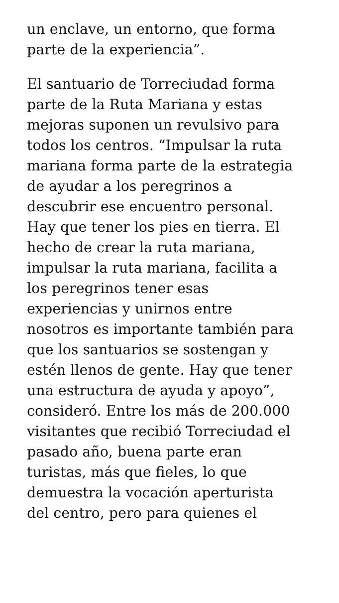un enclave, un entorno, que forma
parte de la experiencia”.
El santuario de Torreciudad forma
parte de la Ruta Mariana y estas
mejoras suponen un revulsivo para
todos los centros. “Impulsar la ruta
mariana forma parte de la estrategia
de ayudar a los peregrinos a
descubrir ese encuentro personal.
Hay que tener los pies en tierra. El
hecho de crear la ruta mariana,
impulsar la ruta mariana, facilita a
los peregrinos tener esas
experiencias y unirnos entre
nosotros es importante también para
que los santuarios se sostengan y
estén llenos de gente. Hay que tener
una estructura de ayuda y apoyo”,
consideró. Entre los más de 200.000
visitantes que recibió Torreciudad el
pasado año, buena parte eran
turistas, más que fieles, lo que
demuestra la vocación aperturista
del centro, pero para quienes el